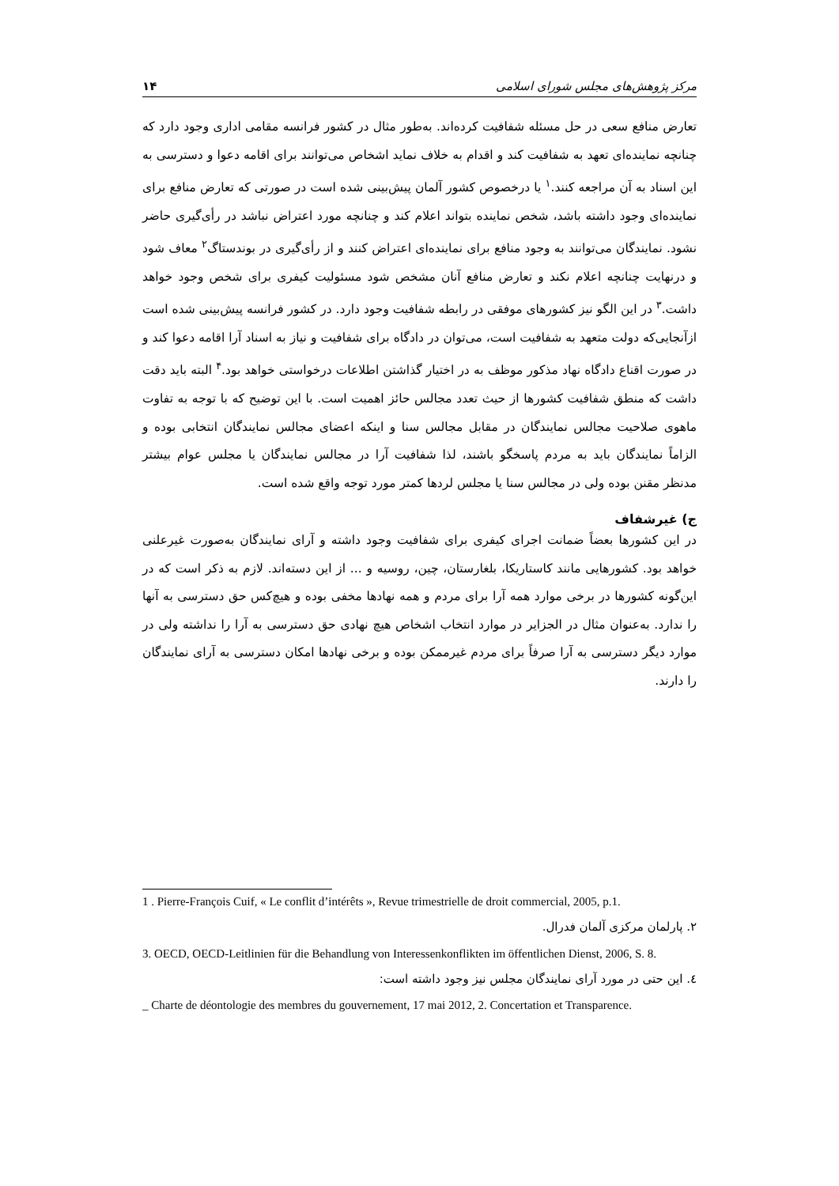مرکز پژوهش‌های مجلس شورای اسلامی ۱۴
تعارض منافع سعی در حل مسئله شفافیت کرده‌اند. به‌طور مثال در کشور فرانسه مقامی اداری وجود دارد که چنانچه نماینده‌ای تعهد به شفافیت کند و اقدام به خلاف نماید اشخاص می‌توانند برای اقامه دعوا و دسترسی به این اسناد به آن مراجعه کنند.<sup>۱</sup> یا درخصوص کشور آلمان پیش‌بینی شده است در صورتی که تعارض منافع برای نماینده‌ای وجود داشته باشد، شخص نماینده بتواند اعلام کند و چنانچه مورد اعتراض نباشد در رأی‌گیری حاضر نشود. نمایندگان می‌توانند به وجود منافع برای نماینده‌ای اعتراض کنند و از رأی‌گیری در بوندستاگ<sup>۲</sup> معاف شود و درنهایت چنانچه اعلام نکند و تعارض منافع آنان مشخص شود مسئولیت کیفری برای شخص وجود خواهد داشت.<sup>۳</sup> در این الگو نیز کشورهای موفقی در رابطه شفافیت وجود دارد. در کشور فرانسه پیش‌بینی شده است ازآنجایی‌که دولت متعهد به شفافیت است، می‌توان در دادگاه برای شفافیت و نیاز به اسناد آرا اقامه دعوا کند و در صورت اقناع دادگاه نهاد مذکور موظف به در اختیار گذاشتن اطلاعات درخواستی خواهد بود.<sup>۴</sup> البته باید دقت داشت که منطق شفافیت کشورها از حیث تعدد مجالس حائز اهمیت است. با این توضیح که با توجه به تفاوت ماهوی صلاحیت مجالس نمایندگان در مقابل مجالس سنا و اینکه اعضای مجالس نمایندگان انتخابی بوده و الزاماً نمایندگان باید به مردم پاسخگو باشند، لذا شفافیت آرا در مجالس نمایندگان یا مجلس عوام بیشتر مدنظر مقنن بوده ولی در مجالس سنا یا مجلس لردها کمتر مورد توجه واقع شده است.
ج) غیرشفاف
در این کشورها بعضاً ضمانت اجرای کیفری برای شفافیت وجود داشته و آرای نمایندگان به‌صورت غیرعلنی خواهد بود. کشورهایی مانند کاستاریکا، بلغارستان، چین، روسیه و ... از این دسته‌اند. لازم به ذکر است که در این‌گونه کشورها در برخی موارد همه آرا برای مردم و همه نهادها مخفی بوده و هیچ‌کس حق دسترسی به آنها را ندارد. به‌عنوان مثال در الجزایر در موارد انتخاب اشخاص هیچ نهادی حق دسترسی به آرا را نداشته ولی در موارد دیگر دسترسی به آرا صرفاً برای مردم غیرممکن بوده و برخی نهادها امکان دسترسی به آرای نمایندگان را دارند.
1 . Pierre-François Cuif, « Le conflit d’intérêts », Revue trimestrielle de droit commercial, 2005, p.1.
۲. پارلمان مرکزی آلمان فدرال.
3. OECD, OECD-Leitlinien für die Behandlung von Interessenkonflikten im öffentlichen Dienst, 2006, S. 8.
٤. این حتی در مورد آرای نمایندگان مجلس نیز وجود داشته است:
_ Charte de déontologie des membres du gouvernement, 17 mai 2012, 2. Concertation et Transparence.